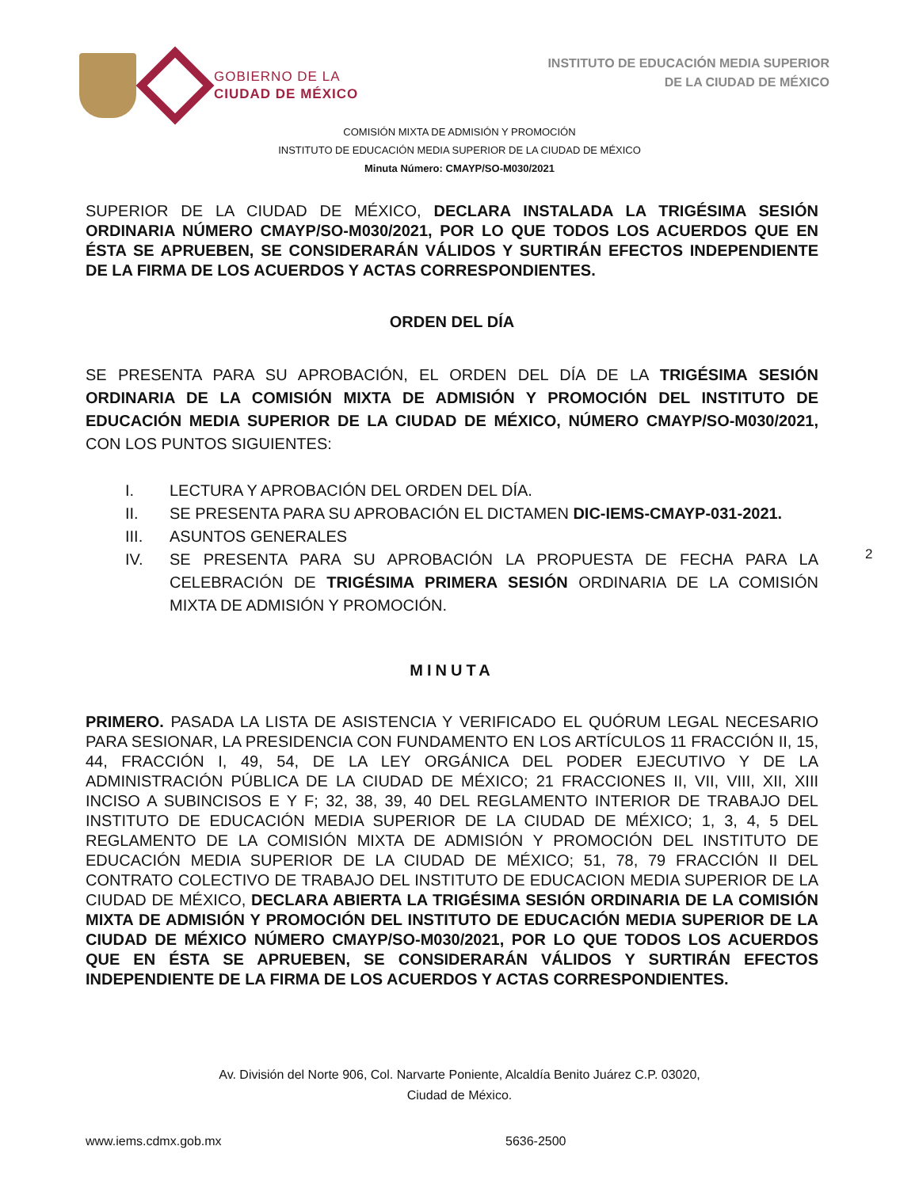GOBIERNO DE LA
CIUDAD DE MÉXICO
INSTITUTO DE EDUCACIÓN MEDIA SUPERIOR
DE LA CIUDAD DE MÉXICO
COMISIÓN MIXTA DE ADMISIÓN Y PROMOCIÓN
INSTITUTO DE EDUCACIÓN MEDIA SUPERIOR DE LA CIUDAD DE MÉXICO
Minuta Número: CMAYP/SO-M030/2021
SUPERIOR DE LA CIUDAD DE MÉXICO, DECLARA INSTALADA LA TRIGÉSIMA SESIÓN ORDINARIA NÚMERO CMAYP/SO-M030/2021, POR LO QUE TODOS LOS ACUERDOS QUE EN ÉSTA SE APRUEBEN, SE CONSIDERARÁN VÁLIDOS Y SURTIRÁN EFECTOS INDEPENDIENTE DE LA FIRMA DE LOS ACUERDOS Y ACTAS CORRESPONDIENTES.
ORDEN DEL DÍA
SE PRESENTA PARA SU APROBACIÓN, EL ORDEN DEL DÍA DE LA TRIGÉSIMA SESIÓN ORDINARIA DE LA COMISIÓN MIXTA DE ADMISIÓN Y PROMOCIÓN DEL INSTITUTO DE EDUCACIÓN MEDIA SUPERIOR DE LA CIUDAD DE MÉXICO, NÚMERO CMAYP/SO-M030/2021, CON LOS PUNTOS SIGUIENTES:
I. LECTURA Y APROBACIÓN DEL ORDEN DEL DÍA.
II. SE PRESENTA PARA SU APROBACIÓN EL DICTAMEN DIC-IEMS-CMAYP-031-2021.
III. ASUNTOS GENERALES
IV. SE PRESENTA PARA SU APROBACIÓN LA PROPUESTA DE FECHA PARA LA CELEBRACIÓN DE TRIGÉSIMA PRIMERA SESIÓN ORDINARIA DE LA COMISIÓN MIXTA DE ADMISIÓN Y PROMOCIÓN.
MINUTA
PRIMERO. PASADA LA LISTA DE ASISTENCIA Y VERIFICADO EL QUÓRUM LEGAL NECESARIO PARA SESIONAR, LA PRESIDENCIA CON FUNDAMENTO EN LOS ARTÍCULOS 11 FRACCIÓN II, 15, 44, FRACCIÓN I, 49, 54, DE LA LEY ORGÁNICA DEL PODER EJECUTIVO Y DE LA ADMINISTRACIÓN PÚBLICA DE LA CIUDAD DE MÉXICO; 21 FRACCIONES II, VII, VIII, XII, XIII INCISO A SUBINCISOS E Y F; 32, 38, 39, 40 DEL REGLAMENTO INTERIOR DE TRABAJO DEL INSTITUTO DE EDUCACIÓN MEDIA SUPERIOR DE LA CIUDAD DE MÉXICO; 1, 3, 4, 5 DEL REGLAMENTO DE LA COMISIÓN MIXTA DE ADMISIÓN Y PROMOCIÓN DEL INSTITUTO DE EDUCACIÓN MEDIA SUPERIOR DE LA CIUDAD DE MÉXICO; 51, 78, 79 FRACCIÓN II DEL CONTRATO COLECTIVO DE TRABAJO DEL INSTITUTO DE EDUCACION MEDIA SUPERIOR DE LA CIUDAD DE MÉXICO, DECLARA ABIERTA LA TRIGÉSIMA SESIÓN ORDINARIA DE LA COMISIÓN MIXTA DE ADMISIÓN Y PROMOCIÓN DEL INSTITUTO DE EDUCACIÓN MEDIA SUPERIOR DE LA CIUDAD DE MÉXICO NÚMERO CMAYP/SO-M030/2021, POR LO QUE TODOS LOS ACUERDOS QUE EN ÉSTA SE APRUEBEN, SE CONSIDERARÁN VÁLIDOS Y SURTIRÁN EFECTOS INDEPENDIENTE DE LA FIRMA DE LOS ACUERDOS Y ACTAS CORRESPONDIENTES.
2
Av. División del Norte 906, Col. Narvarte Poniente, Alcaldía Benito Juárez C.P. 03020,
Ciudad de México.
www.iems.cdmx.gob.mx 5636-2500